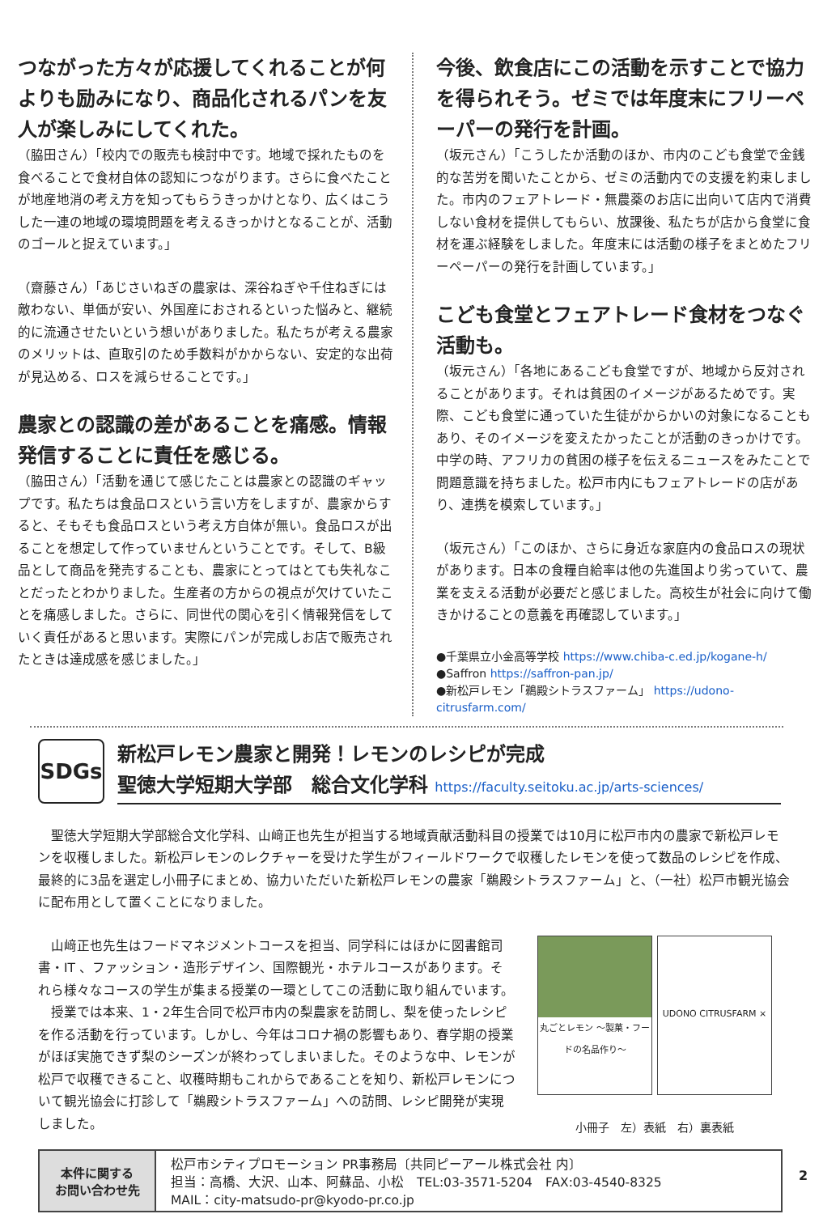つながった方々が応援してくれることが何よりも励みになり、商品化されるパンを友人が楽しみにしてくれた。
（脇田さん）「校内での販売も検討中です。地域で採れたものを食べることで食材自体の認知につながります。さらに食べたことが地産地消の考え方を知ってもらうきっかけとなり、広くはこうした一連の地域の環境問題を考えるきっかけとなることが、活動のゴールと捉えています。」
（齋藤さん）「あじさいねぎの農家は、深谷ねぎや千住ねぎには敵わない、単価が安い、外国産におされるといった悩みと、継続的に流通させたいという想いがありました。私たちが考える農家のメリットは、直取引のため手数料がかからない、安定的な出荷が見込める、ロスを減らせることです。」
農家との認識の差があることを痛感。情報発信することに責任を感じる。
（脇田さん）「活動を通じて感じたことは農家との認識のギャップです。私たちは食品ロスという言い方をしますが、農家からすると、そもそも食品ロスという考え方自体が無い。食品ロスが出ることを想定して作っていませんということです。そして、B級品として商品を発売することも、農家にとってはとても失礼なことだったとわかりました。生産者の方からの視点が欠けていたことを痛感しました。さらに、同世代の関心を引く情報発信をしていく責任があると思います。実際にパンが完成しお店で販売されたときは達成感を感じました。」
今後、飲食店にこの活動を示すことで協力を得られそう。ゼミでは年度末にフリーペーパーの発行を計画。
（坂元さん）「こうしたか活動のほか、市内のこども食堂で金銭的な苦労を聞いたことから、ゼミの活動内での支援を約束しました。市内のフェアトレード・無農薬のお店に出向いて店内で消費しない食材を提供してもらい、放課後、私たちが店から食堂に食材を運ぶ経験をしました。年度末には活動の様子をまとめたフリーペーパーの発行を計画しています。」
こども食堂とフェアトレード食材をつなぐ活動も。
（坂元さん）「各地にあるこども食堂ですが、地域から反対されることがあります。それは貧困のイメージがあるためです。実際、こども食堂に通っていた生徒がからかいの対象になることもあり、そのイメージを変えたかったことが活動のきっかけです。中学の時、アフリカの貧困の様子を伝えるニュースをみたことで問題意識を持ちました。松戸市内にもフェアトレードの店があり、連携を模索しています。」
（坂元さん）「このほか、さらに身近な家庭内の食品ロスの現状があります。日本の食糧自給率は他の先進国より劣っていて、農業を支える活動が必要だと感じました。高校生が社会に向けて働きかけることの意義を再確認しています。」
●千葉県立小金高等学校 https://www.chiba-c.ed.jp/kogane-h/
●Saffron https://saffron-pan.jp/
●新松戸レモン「鵜殿シトラスファーム」 https://udono-citrusfarm.com/
SDGs
新松戸レモン農家と開発！レモンのレシピが完成
聖徳大学短期大学部　総合文化学科 https://faculty.seitoku.ac.jp/arts-sciences/
　聖徳大学短期大学部総合文化学科、山﨑正也先生が担当する地域貢献活動科目の授業では10月に松戸市内の農家で新松戸レモンを収穫しました。新松戸レモンのレクチャーを受けた学生がフィールドワークで収穫したレモンを使って数品のレシピを作成、最終的に3品を選定し小冊子にまとめ、協力いただいた新松戸レモンの農家「鵜殿シトラスファーム」と、（一社）松戸市観光協会に配布用として置くことになりました。
　山﨑正也先生はフードマネジメントコースを担当、同学科にはほかに図書館司書・IT 、ファッション・造形デザイン、国際観光・ホテルコースがあります。それら様々なコースの学生が集まる授業の一環としてこの活動に取り組んでいます。
　授業では本来、1・2年生合同で松戸市内の梨農家を訪問し、梨を使ったレシピを作る活動を行っています。しかし、今年はコロナ禍の影響もあり、春学期の授業がほぼ実施できず梨のシーズンが終わってしまいました。そのような中、レモンが松戸で収穫できること、収穫時期もこれからであることを知り、新松戸レモンについて観光協会に打診して「鵜殿シトラスファーム」への訪問、レシピ開発が実現しました。
丸ごとレモン ～製菓・フードの名品作り～
UDONO CITRUSFARM ×
小冊子　左）表紙　右）裏表紙
| 本件に関する お問い合わせ先 | 松戸市シティプロモーション PR事務局〔共同ピーアール株式会社 内〕 担当：高橋、大沢、山本、阿蘇品、小松 TEL:03-3571-5204 FAX:03-4540-8325 MAIL：city-matsudo-pr@kyodo-pr.co.jp |
2